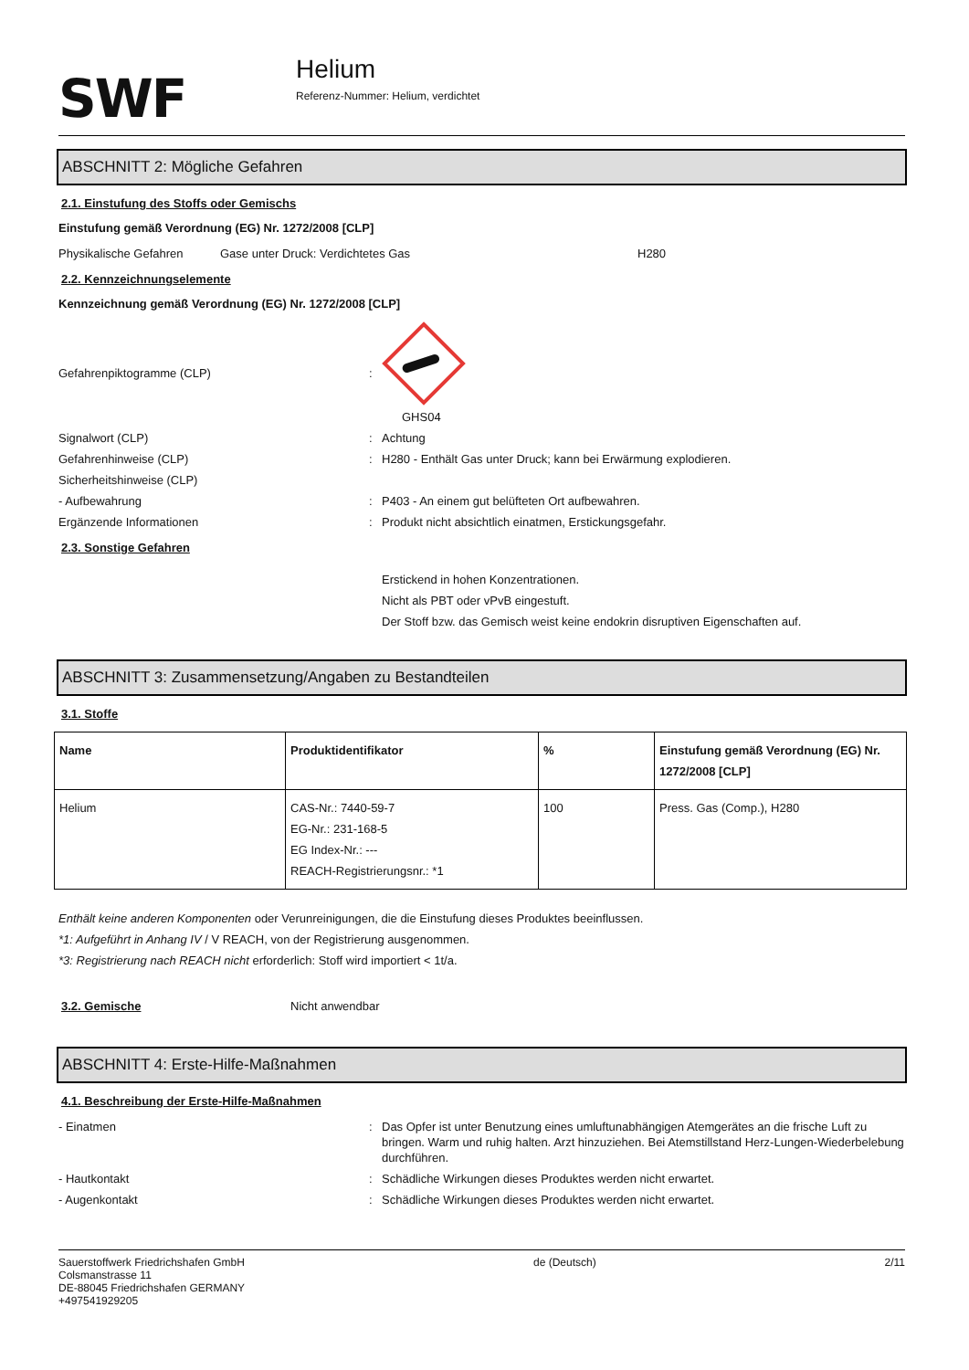SWF
Helium
Referenz-Nummer: Helium, verdichtet
ABSCHNITT 2: Mögliche Gefahren
2.1. Einstufung des Stoffs oder Gemischs
Einstufung gemäß Verordnung (EG) Nr. 1272/2008 [CLP]
Physikalische Gefahren Gase unter Druck: Verdichtetes Gas H280
2.2. Kennzeichnungselemente
Kennzeichnung gemäß Verordnung (EG) Nr. 1272/2008 [CLP]
Gefahrenpiktogramme (CLP):
GHS04
Signalwort (CLP): Achtung
Gefahrenhinweise (CLP): H280 - Enthält Gas unter Druck; kann bei Erwärmung explodieren.
Sicherheitshinweise (CLP)
- Aufbewahrung: P403 - An einem gut belüfteten Ort aufbewahren.
Ergänzende Informationen: Produkt nicht absichtlich einatmen, Erstickungsgefahr.
2.3. Sonstige Gefahren
Erstickend in hohen Konzentrationen.
Nicht als PBT oder vPvB eingestuft.
Der Stoff bzw. das Gemisch weist keine endokrin disruptiven Eigenschaften auf.
ABSCHNITT 3: Zusammensetzung/Angaben zu Bestandteilen
3.1. Stoffe
| Name | Produktidentifikator | % | Einstufung gemäß Verordnung (EG) Nr. 1272/2008 [CLP] |
| --- | --- | --- | --- |
| Helium | CAS-Nr.: 7440-59-7 EG-Nr.: 231-168-5 EG Index-Nr.: --- REACH-Registrierungsnr.: *1 | 100 | Press. Gas (Comp.), H280 |
Enthält keine anderen Komponenten oder Verunreinigungen, die die Einstufung dieses Produktes beeinflussen.
*1: Aufgeführt in Anhang IV / V REACH, von der Registrierung ausgenommen.
*3: Registrierung nach REACH nicht erforderlich: Stoff wird importiert < 1t/a.
3.2. Gemische Nicht anwendbar
ABSCHNITT 4: Erste-Hilfe-Maßnahmen
4.1. Beschreibung der Erste-Hilfe-Maßnahmen
- Einatmen: Das Opfer ist unter Benutzung eines umluftunabhängigen Atemgerätes an die frische Luft zu bringen. Warm und ruhig halten. Arzt hinzuziehen. Bei Atemstillstand Herz-Lungen-Wiederbelebung durchführen.
- Hautkontakt: Schädliche Wirkungen dieses Produktes werden nicht erwartet.
- Augenkontakt: Schädliche Wirkungen dieses Produktes werden nicht erwartet.
Sauerstoffwerk Friedrichshafen GmbH
Colsmanstrasse 11
DE-88045 Friedrichshafen GERMANY
+497541929205
de (Deutsch) 2/11